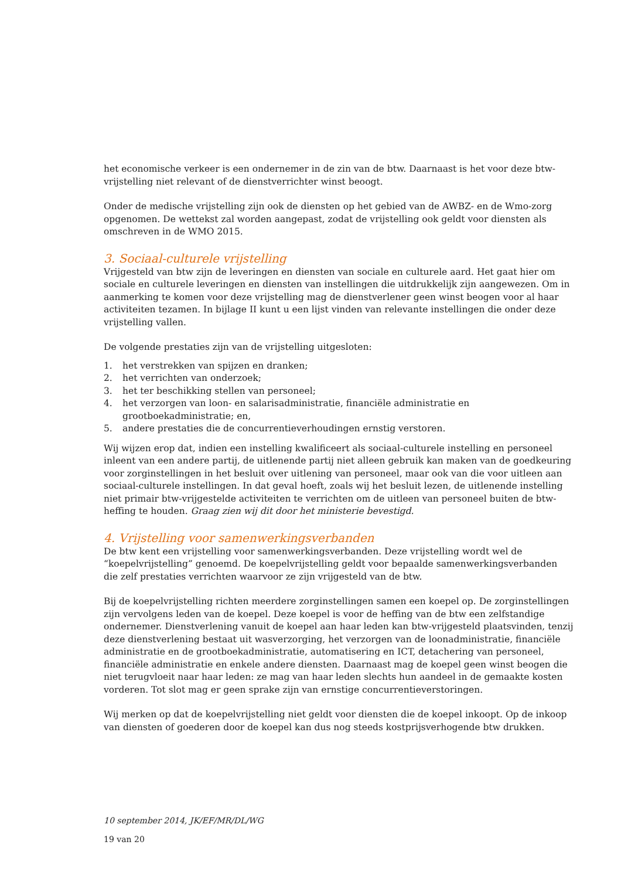het economische verkeer is een ondernemer in de zin van de btw. Daarnaast is het voor deze btw-vrijstelling niet relevant of de dienstverrichter winst beoogt.
Onder de medische vrijstelling zijn ook de diensten op het gebied van de AWBZ- en de Wmo-zorg opgenomen. De wettekst zal worden aangepast, zodat de vrijstelling ook geldt voor diensten als omschreven in de WMO 2015.
3. Sociaal-culturele vrijstelling
Vrijgesteld van btw zijn de leveringen en diensten van sociale en culturele aard. Het gaat hier om sociale en culturele leveringen en diensten van instellingen die uitdrukkelijk zijn aangewezen. Om in aanmerking te komen voor deze vrijstelling mag de dienstverlener geen winst beogen voor al haar activiteiten tezamen. In bijlage II kunt u een lijst vinden van relevante instellingen die onder deze vrijstelling vallen.
De volgende prestaties zijn van de vrijstelling uitgesloten:
1. het verstrekken van spijzen en dranken;
2. het verrichten van onderzoek;
3. het ter beschikking stellen van personeel;
4. het verzorgen van loon- en salarisadministratie, financiële administratie en grootboekadministratie; en,
5. andere prestaties die de concurrentieverhoudingen ernstig verstoren.
Wij wijzen erop dat, indien een instelling kwalificeert als sociaal-culturele instelling en personeel inleent van een andere partij, de uitlenende partij niet alleen gebruik kan maken van de goedkeuring voor zorginstellingen in het besluit over uitlening van personeel, maar ook van die voor uitleen aan sociaal-culturele instellingen. In dat geval hoeft, zoals wij het besluit lezen, de uitlenende instelling niet primair btw-vrijgestelde activiteiten te verrichten om de uitleen van personeel buiten de btw-heffing te houden. Graag zien wij dit door het ministerie bevestigd.
4. Vrijstelling voor samenwerkingsverbanden
De btw kent een vrijstelling voor samenwerkingsverbanden. Deze vrijstelling wordt wel de “koepelvrijstelling” genoemd. De koepelvrijstelling geldt voor bepaalde samenwerkingsverbanden die zelf prestaties verrichten waarvoor ze zijn vrijgesteld van de btw.
Bij de koepelvrijstelling richten meerdere zorginstellingen samen een koepel op. De zorginstellingen zijn vervolgens leden van de koepel. Deze koepel is voor de heffing van de btw een zelfstandige ondernemer. Dienstverlening vanuit de koepel aan haar leden kan btw-vrijgesteld plaatsvinden, tenzij deze dienstverlening bestaat uit wasverzorging, het verzorgen van de loonadministratie, financiële administratie en de grootboekadministratie, automatisering en ICT, detachering van personeel, financiële administratie en enkele andere diensten. Daarnaast mag de koepel geen winst beogen die niet terugvloeit naar haar leden: ze mag van haar leden slechts hun aandeel in de gemaakte kosten vorderen. Tot slot mag er geen sprake zijn van ernstige concurrentieverstoringen.
Wij merken op dat de koepelvrijstelling niet geldt voor diensten die de koepel inkoopt. Op de inkoop van diensten of goederen door de koepel kan dus nog steeds kostprijsverhogende btw drukken.
10 september 2014, JK/EF/MR/DL/WG
19 van 20